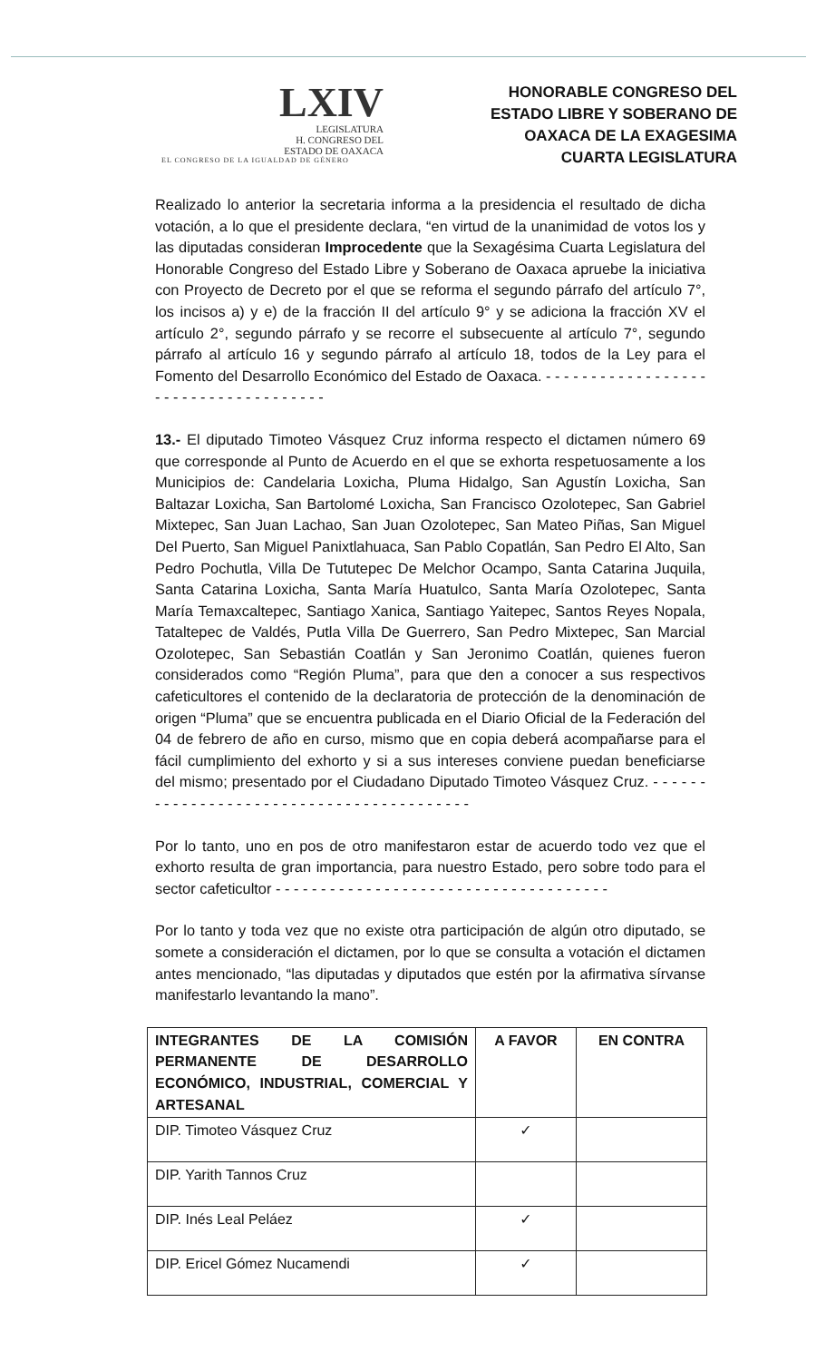LXIV
LEGISLATURA
H. CONGRESO DEL
ESTADO DE OAXACA
EL CONGRESO DE LA IGUALDAD DE GÉNERO
HONORABLE CONGRESO DEL
ESTADO LIBRE Y SOBERANO DE
OAXACA DE LA EXAGESIMA
CUARTA LEGISLATURA
Realizado lo anterior la secretaria informa a la presidencia el resultado de dicha votación, a lo que el presidente declara, “en virtud de la unanimidad de votos los y las diputadas consideran Improcedente que la Sexagésima Cuarta Legislatura del Honorable Congreso del Estado Libre y Soberano de Oaxaca apruebe la iniciativa con Proyecto de Decreto por el que se reforma el segundo párrafo del artículo 7°, los incisos a) y e) de la fracción II del artículo 9° y se adiciona la fracción XV el artículo 2°, segundo párrafo y se recorre el subsecuente al artículo 7°, segundo párrafo al artículo 16 y segundo párrafo al artículo 18, todos de la Ley para el Fomento del Desarrollo Económico del Estado de Oaxaca. - - - - - - - - - - - - - - - - - - - - - - - - - - - - - - - - - - - - -
13.- El diputado Timoteo Vásquez Cruz informa respecto el dictamen número 69 que corresponde al Punto de Acuerdo en el que se exhorta respetuosamente a los Municipios de: Candelaria Loxicha, Pluma Hidalgo, San Agustín Loxicha, San Baltazar Loxicha, San Bartolomé Loxicha, San Francisco Ozolotepec, San Gabriel Mixtepec, San Juan Lachao, San Juan Ozolotepec, San Mateo Piñas, San Miguel Del Puerto, San Miguel Panixtlahuaca, San Pablo Copatlán, San Pedro El Alto, San Pedro Pochutla, Villa De Tututepec De Melchor Ocampo, Santa Catarina Juquila, Santa Catarina Loxicha, Santa María Huatulco, Santa María Ozolotepec, Santa María Temaxcaltepec, Santiago Xanica, Santiago Yaitepec, Santos Reyes Nopala, Tataltepec de Valdés, Putla Villa De Guerrero, San Pedro Mixtepec, San Marcial Ozolotepec, San Sebastián Coatlán y San Jeronimo Coatlán, quienes fueron considerados como “Región Pluma”, para que den a conocer a sus respectivos cafeticultores el contenido de la declaratoria de protección de la denominación de origen “Pluma” que se encuentra publicada en el Diario Oficial de la Federación del 04 de febrero de año en curso, mismo que en copia deberá acompañarse para el fácil cumplimiento del exhorto y si a sus intereses conviene puedan beneficiarse del mismo; presentado por el Ciudadano Diputado Timoteo Vásquez Cruz. - - - - - - - - - - - - - - - - - - - - - - - - - - - - - - - - - - - - - - - - -
Por lo tanto, uno en pos de otro manifestaron estar de acuerdo todo vez que el exhorto resulta de gran importancia, para nuestro Estado, pero sobre todo para el sector cafeticultor - - - - - - - - - - - - - - - - - - - - - - - - - - - - - - - - - - - - -
Por lo tanto y toda vez que no existe otra participación de algún otro diputado, se somete a consideración el dictamen, por lo que se consulta a votación el dictamen antes mencionado, “las diputadas y diputados que estén por la afirmativa sírvanse manifestarlo levantando la mano”.
| INTEGRANTES DE LA COMISIÓN PERMANENTE DE DESARROLLO ECONÓMICO, INDUSTRIAL, COMERCIAL Y ARTESANAL | A FAVOR | EN CONTRA |
| --- | --- | --- |
| DIP. Timoteo Vásquez Cruz | ✓ | |
| DIP. Yarith Tannos Cruz | | |
| DIP. Inés Leal Peláez | ✓ | |
| DIP. Ericel Gómez Nucamendi | ✓ | |